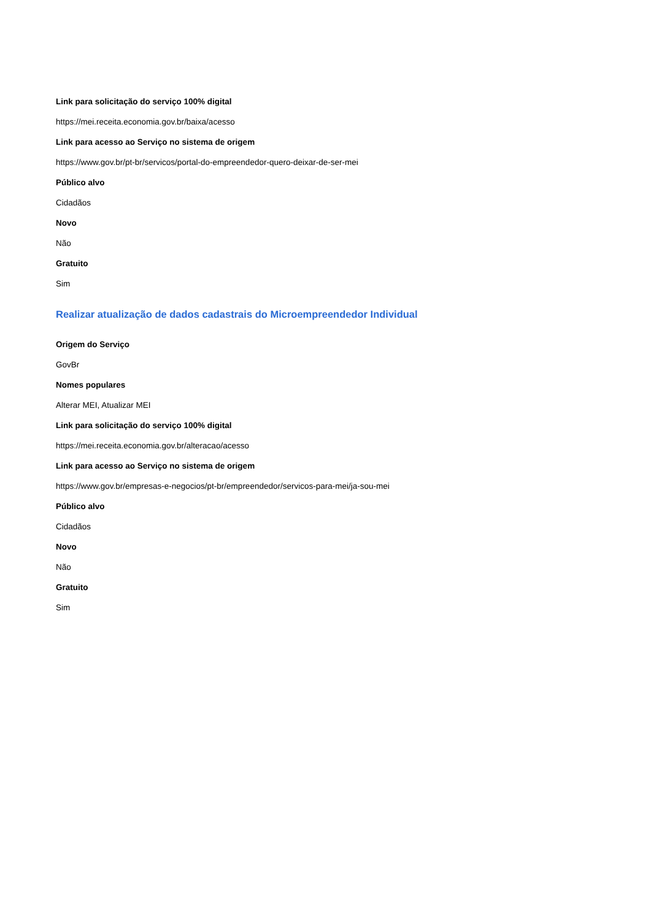Link para solicitação do serviço 100% digital
https://mei.receita.economia.gov.br/baixa/acesso
Link para acesso ao Serviço no sistema de origem
https://www.gov.br/pt-br/servicos/portal-do-empreendedor-quero-deixar-de-ser-mei
Público alvo
Cidadãos
Novo
Não
Gratuito
Sim
Realizar atualização de dados cadastrais do Microempreendedor Individual
Origem do Serviço
GovBr
Nomes populares
Alterar MEI, Atualizar MEI
Link para solicitação do serviço 100% digital
https://mei.receita.economia.gov.br/alteracao/acesso
Link para acesso ao Serviço no sistema de origem
https://www.gov.br/empresas-e-negocios/pt-br/empreendedor/servicos-para-mei/ja-sou-mei
Público alvo
Cidadãos
Novo
Não
Gratuito
Sim